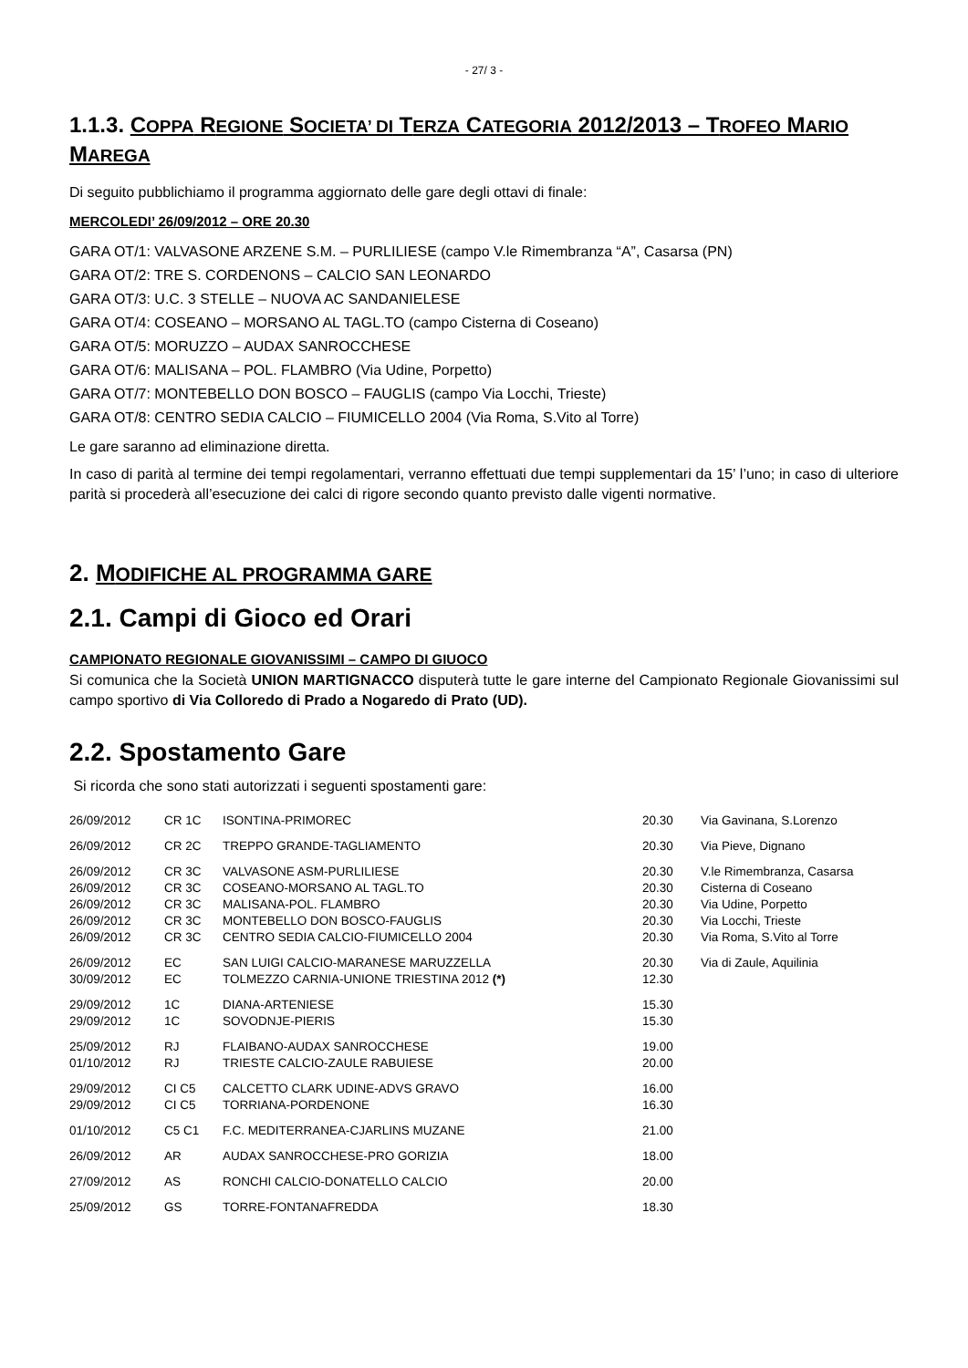- 27/ 3 -
1.1.3. COPPA REGIONE SOCIETA’ DI TERZA CATEGORIA 2012/2013 – TROFEO MARIO MAREGA
Di seguito pubblichiamo il programma aggiornato delle gare degli ottavi di finale:
MERCOLEDI’ 26/09/2012 – ORE 20.30
GARA OT/1: VALVASONE ARZENE S.M. – PURLILIESE (campo V.le Rimembranza “A”, Casarsa (PN)
GARA OT/2: TRE S. CORDENONS – CALCIO SAN LEONARDO
GARA OT/3: U.C. 3 STELLE – NUOVA AC SANDANIELESE
GARA OT/4: COSEANO – MORSANO AL TAGL.TO (campo Cisterna di Coseano)
GARA OT/5: MORUZZO – AUDAX SANROCCHESE
GARA OT/6: MALISANA – POL. FLAMBRO (Via Udine, Porpetto)
GARA OT/7: MONTEBELLO DON BOSCO – FAUGLIS (campo Via Locchi, Trieste)
GARA OT/8: CENTRO SEDIA CALCIO – FIUMICELLO 2004 (Via Roma, S.Vito al Torre)
Le gare saranno ad eliminazione diretta.
In caso di parità al termine dei tempi regolamentari, verranno effettuati due tempi supplementari da 15’ l’uno; in caso di ulteriore parità si procederà all’esecuzione dei calci di rigore secondo quanto previsto dalle vigenti normative.
2. MODIFICHE AL PROGRAMMA GARE
2.1. Campi di Gioco ed Orari
CAMPIONATO REGIONALE GIOVANISSIMI – CAMPO DI GIUOCO
Si comunica che la Società UNION MARTIGNACCO disputerà tutte le gare interne del Campionato Regionale Giovanissimi sul campo sportivo di Via Colloredo di Prado a Nogaredo di Prato (UD).
2.2. Spostamento Gare
Si ricorda che sono stati autorizzati i seguenti spostamenti gare:
| 26/09/2012 | CR 1C | ISONTINA-PRIMOREC | 20.30 | Via Gavinana, S.Lorenzo |
| 26/09/2012 | CR 2C | TREPPO GRANDE-TAGLIAMENTO | 20.30 | Via Pieve, Dignano |
| 26/09/2012 | CR 3C | VALVASONE ASM-PURLILIESE | 20.30 | V.le Rimembranza, Casarsa |
| 26/09/2012 | CR 3C | COSEANO-MORSANO AL TAGL.TO | 20.30 | Cisterna di Coseano |
| 26/09/2012 | CR 3C | MALISANA-POL. FLAMBRO | 20.30 | Via Udine, Porpetto |
| 26/09/2012 | CR 3C | MONTEBELLO DON BOSCO-FAUGLIS | 20.30 | Via Locchi, Trieste |
| 26/09/2012 | CR 3C | CENTRO SEDIA CALCIO-FIUMICELLO 2004 | 20.30 | Via Roma, S.Vito al Torre |
| 26/09/2012 | EC | SAN LUIGI CALCIO-MARANESE MARUZZELLA | 20.30 | Via di Zaule, Aquilinia |
| 30/09/2012 | EC | TOLMEZZO CARNIA-UNIONE TRIESTINA 2012 (*) | 12.30 | |
| 29/09/2012 | 1C | DIANA-ARTENIESE | 15.30 | |
| 29/09/2012 | 1C | SOVODNJE-PIERIS | 15.30 | |
| 25/09/2012 | RJ | FLAIBANO-AUDAX SANROCCHESE | 19.00 | |
| 01/10/2012 | RJ | TRIESTE CALCIO-ZAULE RABUIESE | 20.00 | |
| 29/09/2012 | CI C5 | CALCETTO CLARK UDINE-ADVS GRAVO | 16.00 | |
| 29/09/2012 | CI C5 | TORRIANA-PORDENONE | 16.30 | |
| 01/10/2012 | C5 C1 | F.C. MEDITERRANEA-CJARLINS MUZANE | 21.00 | |
| 26/09/2012 | AR | AUDAX SANROCCHESE-PRO GORIZIA | 18.00 | |
| 27/09/2012 | AS | RONCHI CALCIO-DONATELLO CALCIO | 20.00 | |
| 25/09/2012 | GS | TORRE-FONTANAFREDDA | 18.30 | |